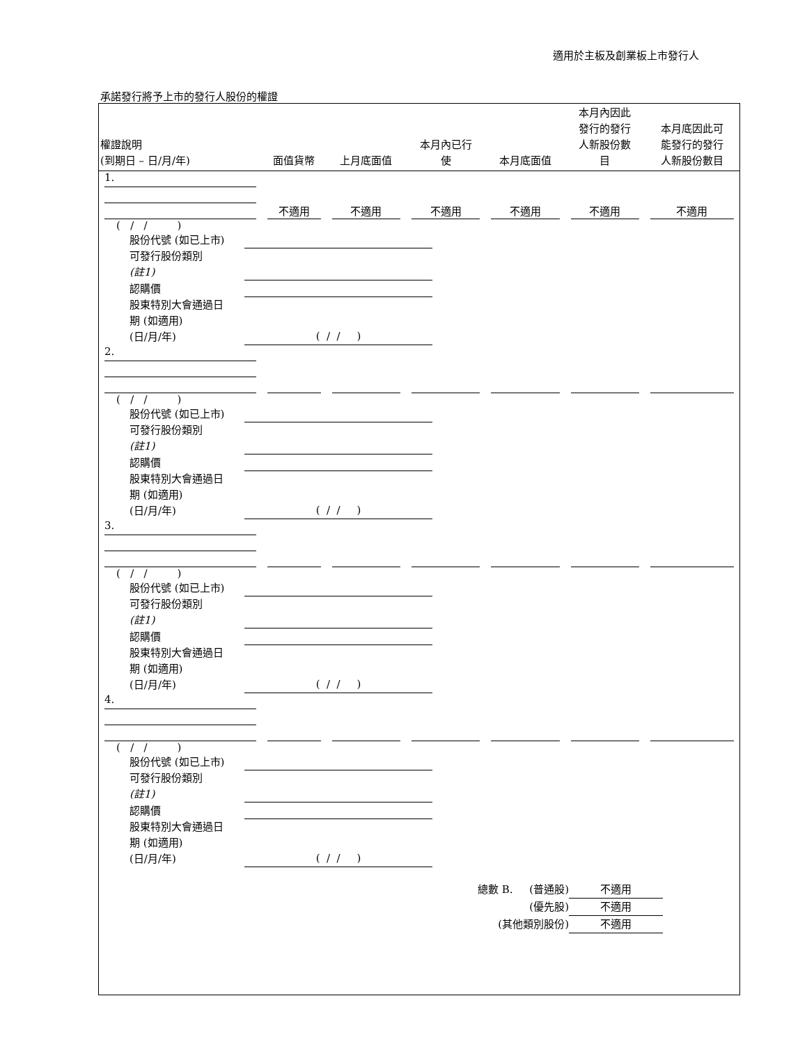適用於主板及創業板上市發行人
承諾發行將予上市的發行人股份的權證
| 權證說明 (到期日 – 日/月/年) | 面值貨幣 | 上月底面值 | 本月內已行 使 | 本月底面值 | 本月內因此 發行的發行 人新股份數 目 | 本月底因此可 能發行的發行 人新股份數目 |
| --- | --- | --- | --- | --- | --- | --- |
| 1. | 不適用 | 不適用 | 不適用 | 不適用 | 不適用 | 不適用 |
| ( / / ) 股份代號 (如已上市) 可發行股份類別 (註1) 認購價 股東特別大會通過日 期 (如適用) (日/月/年) ( / / ) | | | | | | |
| 2. | | | | | | |
| ( / / ) 股份代號 (如已上市) 可發行股份類別 (註1) 認購價 股東特別大會通過日 期 (如適用) (日/月/年) ( / / ) | | | | | | |
| 3. | | | | | | |
| ( / / ) 股份代號 (如已上市) 可發行股份類別 (註1) 認購價 股東特別大會通過日 期 (如適用) (日/月/年) ( / / ) | | | | | | |
| 4. | | | | | | |
| ( / / ) 股份代號 (如已上市) 可發行股份類別 (註1) 認購價 股東特別大會通過日 期 (如適用) (日/月/年) ( / / ) | | | | | | |
總數 B. (普通股) 不適用
(優先股) 不適用
(其他類別股份) 不適用